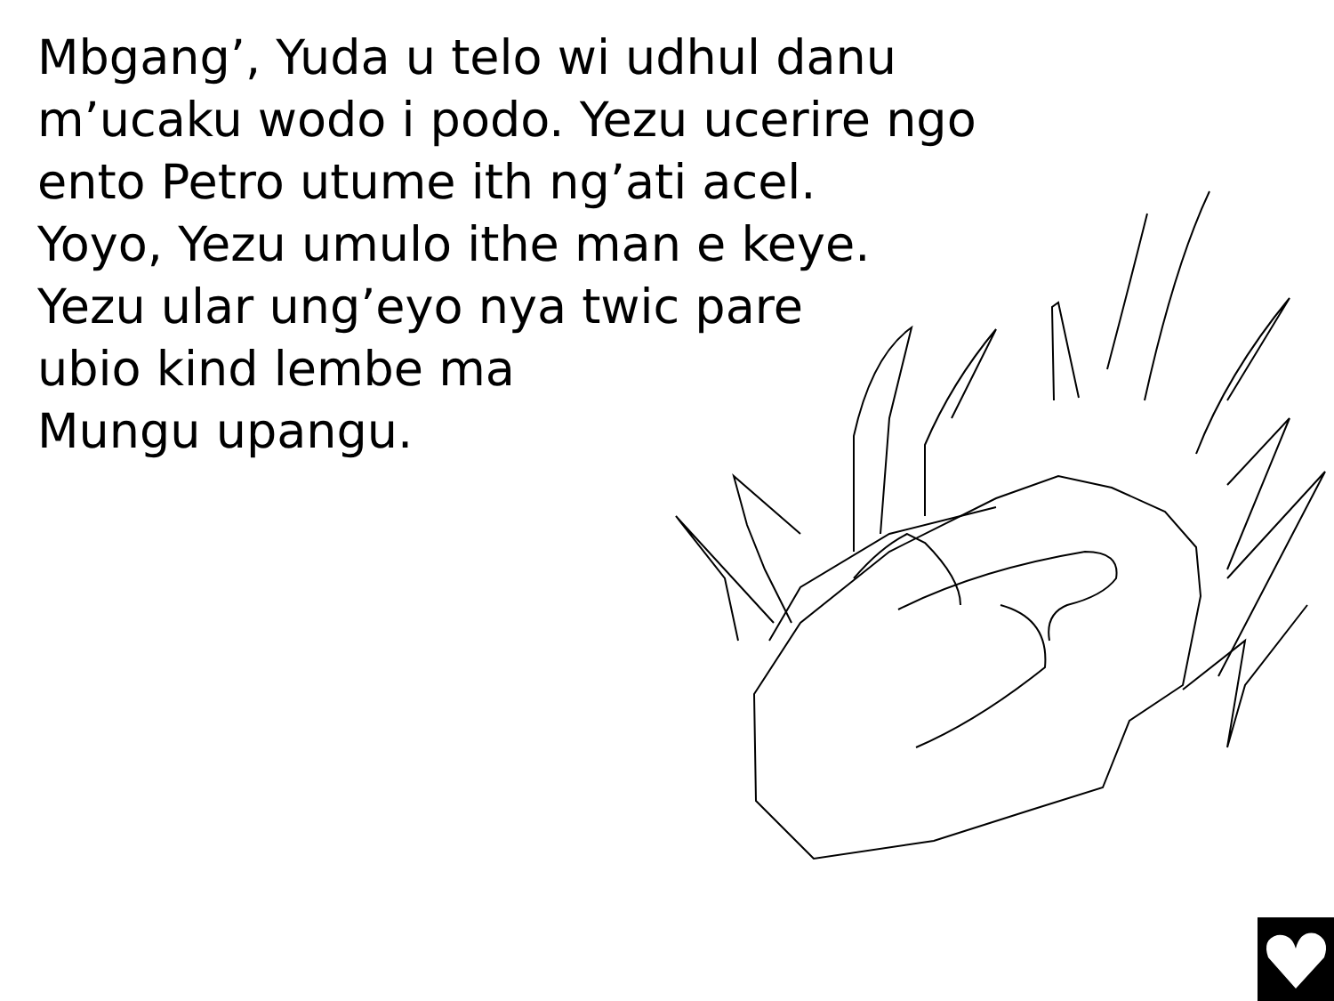Mbgang’, Yuda u telo wi udhul danu
m’ucaku wodo i podo. Yezu ucerire ngo
ento Petro utume ith ng’ati acel.
Yoyo, Yezu umulo ithe man e keye.
Yezu ular ung’eyo nya twic pare
ubio kind lembe ma
Mungu upangu.